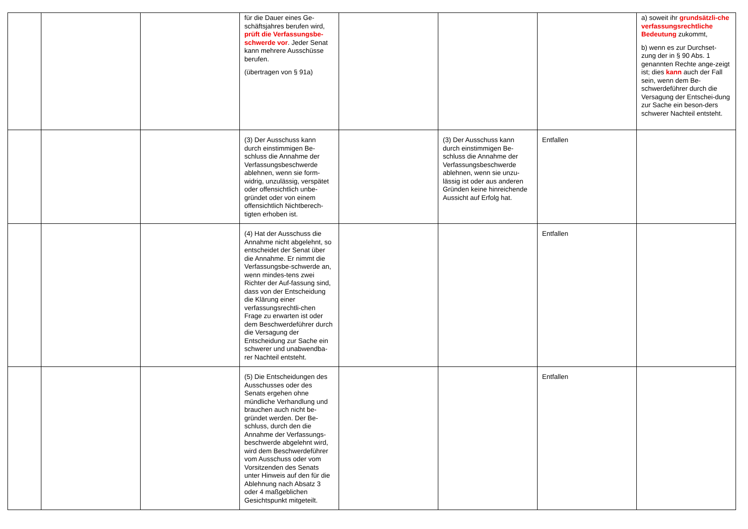| | | | für die Dauer eines Ge-schäftsjahres berufen wird, prüft die Verfassungsbe-schwerde vor . Jeder Senat kann mehrere Ausschüsse berufen. (übertragen von § 91a) | | | | a) soweit ihr grundsätzli-che verfassungsrechtliche Bedeutung zukommt, b) wenn es zur Durchset-zung der in § 90 Abs. 1 genannten Rechte ange-zeigt ist; dies kann auch der Fall sein, wenn dem Be-schwerdeführer durch die Versagung der Entschei-dung zur Sache ein beson-ders schwerer Nachteil entsteht. |
| | | | (3) Der Ausschuss kann durch einstimmigen Be-schluss die Annahme der Verfassungsbeschwerde ablehnen, wenn sie form-widrig, unzulässig, verspätet oder offensichtlich unbe-gründet oder von einem offensichtlich Nichtberech-tigten erhoben ist. | | (3) Der Ausschuss kann durch einstimmigen Be-schluss die Annahme der Verfassungsbeschwerde ablehnen, wenn sie unzu-lässig ist oder aus anderen Gründen keine hinreichende Aussicht auf Erfolg hat. | Entfallen | |
| | | | (4) Hat der Ausschuss die Annahme nicht abgelehnt, so entscheidet der Senat über die Annahme. Er nimmt die Verfassungsbe-schwerde an, wenn mindes-tens zwei Richter der Auf-fassung sind, dass von der Entscheidung die Klärung einer verfassungsrechtli-chen Frage zu erwarten ist oder dem Beschwerdeführer durch die Versagung der Entscheidung zur Sache ein schwerer und unabwendba-rer Nachteil entsteht. | | | Entfallen | |
| | | | (5) Die Entscheidungen des Ausschusses oder des Senats ergehen ohne mündliche Verhandlung und brauchen auch nicht be-gründet werden. Der Be-schluss, durch den die Annahme der Verfassungs-beschwerde abgelehnt wird, wird dem Beschwerdeführer vom Ausschuss oder vom Vorsitzenden des Senats unter Hinweis auf den für die Ablehnung nach Absatz 3 oder 4 maßgeblichen Gesichtspunkt mitgeteilt. | | | Entfallen | |